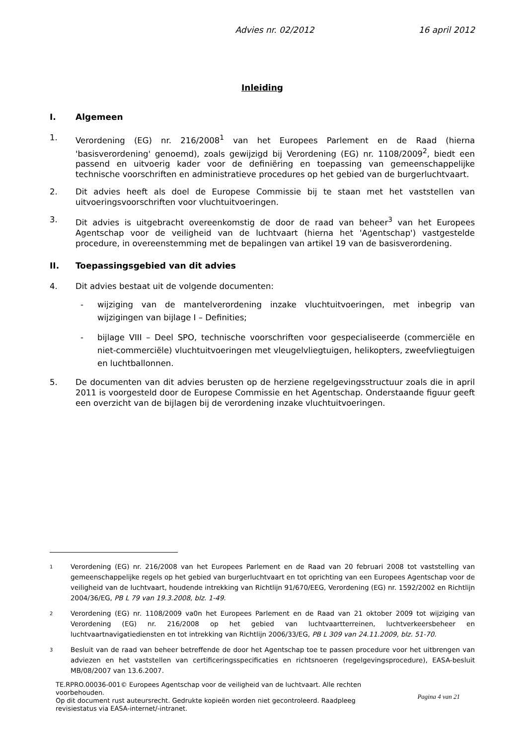Advies nr. 02/2012 16 april 2012
Inleiding
I. Algemeen
1. Verordening (EG) nr. 216/2008<sup>1</sup> van het Europees Parlement en de Raad (hierna 'basisverordening' genoemd), zoals gewijzigd bij Verordening (EG) nr. 1108/2009<sup>2</sup>, biedt een passend en uitvoerig kader voor de definiëring en toepassing van gemeenschappelijke technische voorschriften en administratieve procedures op het gebied van de burgerluchtvaart.
2. Dit advies heeft als doel de Europese Commissie bij te staan met het vaststellen van uitvoeringsvoorschriften voor vluchtuitvoeringen.
3. Dit advies is uitgebracht overeenkomstig de door de raad van beheer<sup>3</sup> van het Europees Agentschap voor de veiligheid van de luchtvaart (hierna het 'Agentschap') vastgestelde procedure, in overeenstemming met de bepalingen van artikel 19 van de basisverordening.
II. Toepassingsgebied van dit advies
4. Dit advies bestaat uit de volgende documenten:
- wijziging van de mantelverordening inzake vluchtuitvoeringen, met inbegrip van wijzigingen van bijlage I – Definities;
- bijlage VIII – Deel SPO, technische voorschriften voor gespecialiseerde (commerciële en niet-commerciële) vluchtuitvoeringen met vleugelvliegtuigen, helikopters, zweefvliegtuigen en luchtballonnen.
5. De documenten van dit advies berusten op de herziene regelgevingsstructuur zoals die in april 2011 is voorgesteld door de Europese Commissie en het Agentschap. Onderstaande figuur geeft een overzicht van de bijlagen bij de verordening inzake vluchtuitvoeringen.
1 Verordening (EG) nr. 216/2008 van het Europees Parlement en de Raad van 20 februari 2008 tot vaststelling van gemeenschappelijke regels op het gebied van burgerluchtvaart en tot oprichting van een Europees Agentschap voor de veiligheid van de luchtvaart, houdende intrekking van Richtlijn 91/670/EEG, Verordening (EG) nr. 1592/2002 en Richtlijn 2004/36/EG, PB L 79 van 19.3.2008, blz. 1-49.
2 Verordening (EG) nr. 1108/2009 va0n het Europees Parlement en de Raad van 21 oktober 2009 tot wijziging van Verordening (EG) nr. 216/2008 op het gebied van luchtvaartterreinen, luchtverkeersbeheer en luchtvaartnavigatiediensten en tot intrekking van Richtlijn 2006/33/EG, PB L 309 van 24.11.2009, blz. 51-70.
3 Besluit van de raad van beheer betreffende de door het Agentschap toe te passen procedure voor het uitbrengen van adviezen en het vaststellen van certificeringsspecificaties en richtsnoeren (regelgevingsprocedure), EASA-besluit MB/08/2007 van 13.6.2007.
TE.RPRO.00036-001© Europees Agentschap voor de veiligheid van de luchtvaart. Alle rechten voorbehouden.
Op dit document rust auteursrecht. Gedrukte kopieën worden niet gecontroleerd. Raadpleeg revisiestatus via EASA-internet/-intranet. Pagina 4 van 21